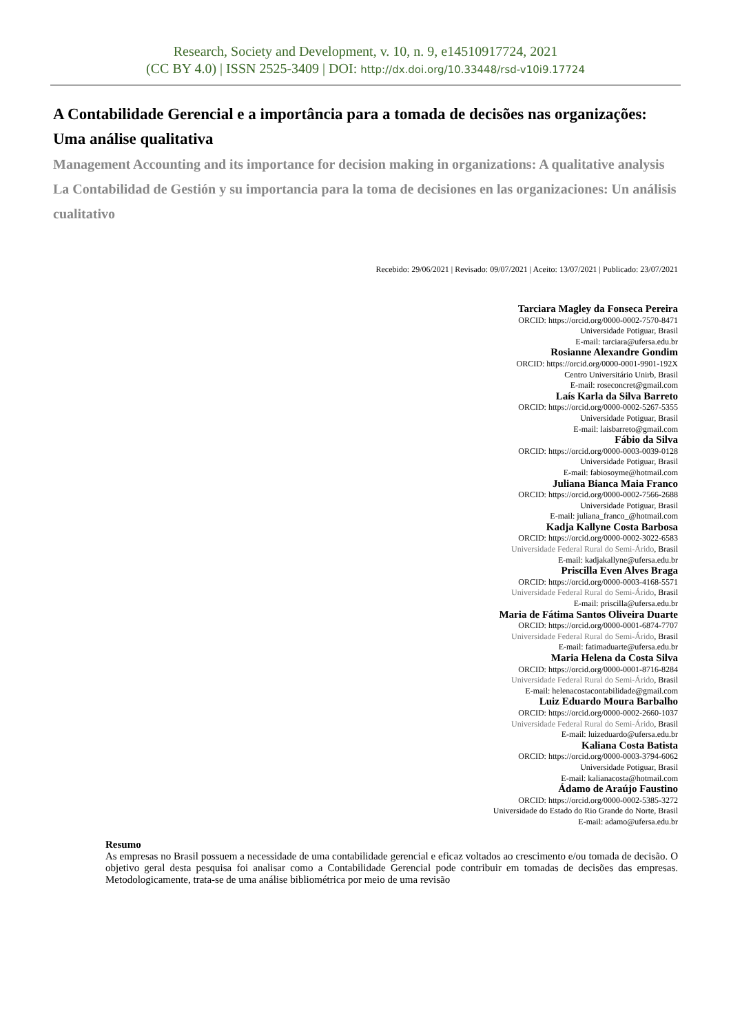Research, Society and Development, v. 10, n. 9, e14510917724, 2021
(CC BY 4.0) | ISSN 2525-3409 | DOI: http://dx.doi.org/10.33448/rsd-v10i9.17724
A Contabilidade Gerencial e a importância para a tomada de decisões nas organizações: Uma análise qualitativa
Management Accounting and its importance for decision making in organizations: A qualitative analysis
La Contabilidad de Gestión y su importancia para la toma de decisiones en las organizaciones: Un análisis cualitativo
Recebido: 29/06/2021 | Revisado: 09/07/2021 | Aceito: 13/07/2021 | Publicado: 23/07/2021
Tarciara Magley da Fonseca Pereira
ORCID: https://orcid.org/0000-0002-7570-8471
Universidade Potiguar, Brasil
E-mail: tarciara@ufersa.edu.br
Rosianne Alexandre Gondim
ORCID: https://orcid.org/0000-0001-9901-192X
Centro Universitário Unirb, Brasil
E-mail: roseconcret@gmail.com
Laís Karla da Silva Barreto
ORCID: https://orcid.org/0000-0002-5267-5355
Universidade Potiguar, Brasil
E-mail: laisbarreto@gmail.com
Fábio da Silva
ORCID: https://orcid.org/0000-0003-0039-0128
Universidade Potiguar, Brasil
E-mail: fabiosoyme@hotmail.com
Juliana Bianca Maia Franco
ORCID: https://orcid.org/0000-0002-7566-2688
Universidade Potiguar, Brasil
E-mail: juliana_franco_@hotmail.com
Kadja Kallyne Costa Barbosa
ORCID: https://orcid.org/0000-0002-3022-6583
Universidade Federal Rural do Semi-Árido, Brasil
E-mail: kadjakallyne@ufersa.edu.br
Priscilla Even Alves Braga
ORCID: https://orcid.org/0000-0003-4168-5571
Universidade Federal Rural do Semi-Árido, Brasil
E-mail: priscilla@ufersa.edu.br
Maria de Fátima Santos Oliveira Duarte
ORCID: https://orcid.org/0000-0001-6874-7707
Universidade Federal Rural do Semi-Árido, Brasil
E-mail: fatimaduarte@ufersa.edu.br
Maria Helena da Costa Silva
ORCID: https://orcid.org/0000-0001-8716-8284
Universidade Federal Rural do Semi-Árido, Brasil
E-mail: helenacostacontabilidade@gmail.com
Luiz Eduardo Moura Barbalho
ORCID: https://orcid.org/0000-0002-2660-1037
Universidade Federal Rural do Semi-Árido, Brasil
E-mail: luizeduardo@ufersa.edu.br
Kaliana Costa Batista
ORCID: https://orcid.org/0000-0003-3794-6062
Universidade Potiguar, Brasil
E-mail: kalianacosta@hotmail.com
Ádamo de Araújo Faustino
ORCID: https://orcid.org/0000-0002-5385-3272
Universidade do Estado do Rio Grande do Norte, Brasil
E-mail: adamo@ufersa.edu.br
Resumo
As empresas no Brasil possuem a necessidade de uma contabilidade gerencial e eficaz voltados ao crescimento e/ou tomada de decisão. O objetivo geral desta pesquisa foi analisar como a Contabilidade Gerencial pode contribuir em tomadas de decisões das empresas. Metodologicamente, trata-se de uma análise bibliométrica por meio de uma revisão